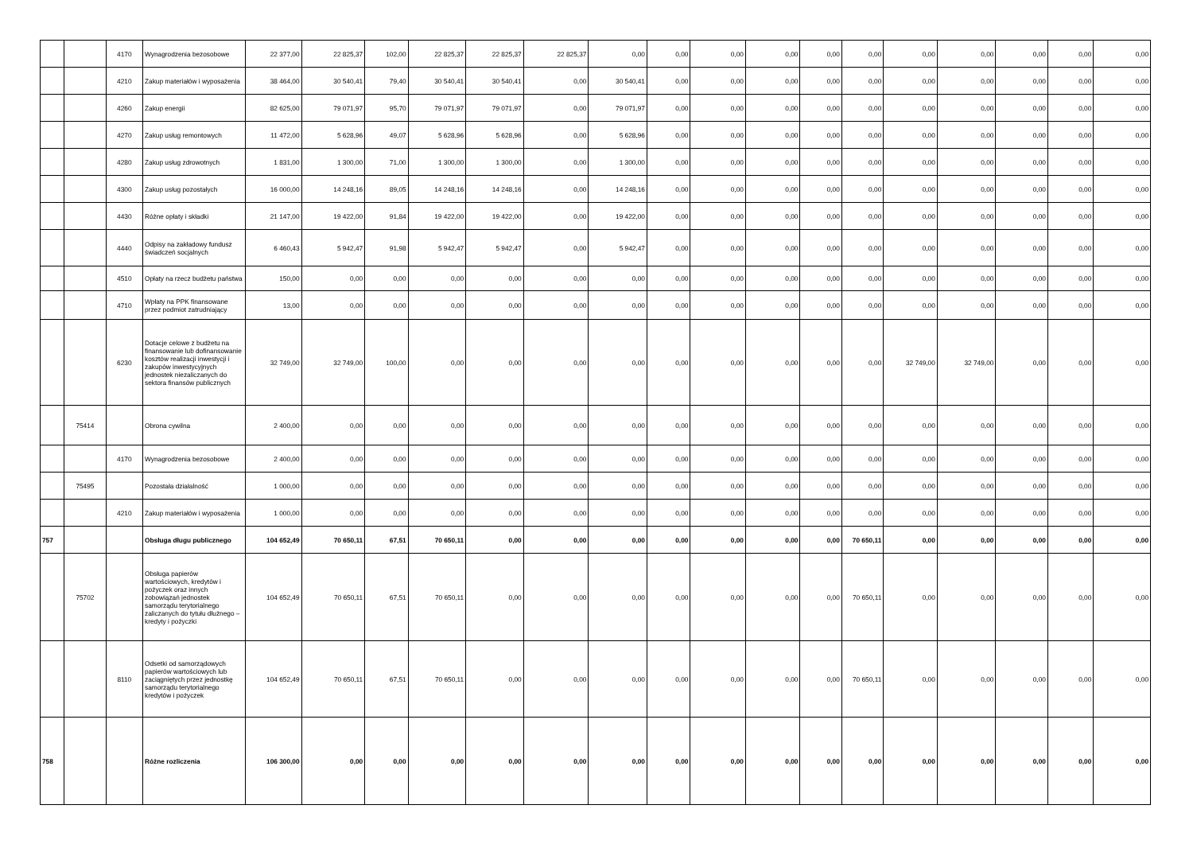| | | 4170 | Wynagrodzenia bezosobowe | 22 377,00 | 22 825,37 | 102,00 | 22 825,37 | 22 825,37 | 22 825,37 | 0,00 | 0,00 | 0,00 | 0,00 | 0,00 | 0,00 | 0,00 | 0,00 | 0,00 | 0,00 | 0,00 |
| | | 4210 | Zakup materiałów i wyposażenia | 38 464,00 | 30 540,41 | 79,40 | 30 540,41 | 30 540,41 | 0,00 | 30 540,41 | 0,00 | 0,00 | 0,00 | 0,00 | 0,00 | 0,00 | 0,00 | 0,00 | 0,00 | 0,00 |
| | | 4260 | Zakup energii | 82 625,00 | 79 071,97 | 95,70 | 79 071,97 | 79 071,97 | 0,00 | 79 071,97 | 0,00 | 0,00 | 0,00 | 0,00 | 0,00 | 0,00 | 0,00 | 0,00 | 0,00 | 0,00 |
| | | 4270 | Zakup usług remontowych | 11 472,00 | 5 628,96 | 49,07 | 5 628,96 | 5 628,96 | 0,00 | 5 628,96 | 0,00 | 0,00 | 0,00 | 0,00 | 0,00 | 0,00 | 0,00 | 0,00 | 0,00 | 0,00 |
| | | 4280 | Zakup usług zdrowotnych | 1 831,00 | 1 300,00 | 71,00 | 1 300,00 | 1 300,00 | 0,00 | 1 300,00 | 0,00 | 0,00 | 0,00 | 0,00 | 0,00 | 0,00 | 0,00 | 0,00 | 0,00 | 0,00 |
| | | 4300 | Zakup usług pozostałych | 16 000,00 | 14 248,16 | 89,05 | 14 248,16 | 14 248,16 | 0,00 | 14 248,16 | 0,00 | 0,00 | 0,00 | 0,00 | 0,00 | 0,00 | 0,00 | 0,00 | 0,00 | 0,00 |
| | | 4430 | Różne opłaty i składki | 21 147,00 | 19 422,00 | 91,84 | 19 422,00 | 19 422,00 | 0,00 | 19 422,00 | 0,00 | 0,00 | 0,00 | 0,00 | 0,00 | 0,00 | 0,00 | 0,00 | 0,00 | 0,00 |
| | | 4440 | Odpisy na zakładowy fundusz świadczeń socjalnych | 6 460,43 | 5 942,47 | 91,98 | 5 942,47 | 5 942,47 | 0,00 | 5 942,47 | 0,00 | 0,00 | 0,00 | 0,00 | 0,00 | 0,00 | 0,00 | 0,00 | 0,00 | 0,00 |
| | | 4510 | Opłaty na rzecz budżetu państwa | 150,00 | 0,00 | 0,00 | 0,00 | 0,00 | 0,00 | 0,00 | 0,00 | 0,00 | 0,00 | 0,00 | 0,00 | 0,00 | 0,00 | 0,00 | 0,00 | 0,00 |
| | | 4710 | Wpłaty na PPK finansowane przez podmiot zatrudniający | 13,00 | 0,00 | 0,00 | 0,00 | 0,00 | 0,00 | 0,00 | 0,00 | 0,00 | 0,00 | 0,00 | 0,00 | 0,00 | 0,00 | 0,00 | 0,00 | 0,00 |
| | | 6230 | Dotacje celowe z budżetu na finansowanie lub dofinansowanie kosztów realizacji inwestycji i zakupów inwestycyjnych jednostek niezaliczanych do sektora finansów publicznych | 32 749,00 | 32 749,00 | 100,00 | 0,00 | 0,00 | 0,00 | 0,00 | 0,00 | 0,00 | 0,00 | 0,00 | 0,00 | 32 749,00 | 32 749,00 | 0,00 | 0,00 | 0,00 |
| | 75414 | | Obrona cywilna | 2 400,00 | 0,00 | 0,00 | 0,00 | 0,00 | 0,00 | 0,00 | 0,00 | 0,00 | 0,00 | 0,00 | 0,00 | 0,00 | 0,00 | 0,00 | 0,00 | 0,00 |
| | | 4170 | Wynagrodzenia bezosobowe | 2 400,00 | 0,00 | 0,00 | 0,00 | 0,00 | 0,00 | 0,00 | 0,00 | 0,00 | 0,00 | 0,00 | 0,00 | 0,00 | 0,00 | 0,00 | 0,00 | 0,00 |
| | 75495 | | Pozostała działalność | 1 000,00 | 0,00 | 0,00 | 0,00 | 0,00 | 0,00 | 0,00 | 0,00 | 0,00 | 0,00 | 0,00 | 0,00 | 0,00 | 0,00 | 0,00 | 0,00 | 0,00 |
| | | 4210 | Zakup materiałów i wyposażenia | 1 000,00 | 0,00 | 0,00 | 0,00 | 0,00 | 0,00 | 0,00 | 0,00 | 0,00 | 0,00 | 0,00 | 0,00 | 0,00 | 0,00 | 0,00 | 0,00 | 0,00 |
| 757 | | | Obsługa długu publicznego | 104 652,49 | 70 650,11 | 67,51 | 70 650,11 | 0,00 | 0,00 | 0,00 | 0,00 | 0,00 | 0,00 | 0,00 | 70 650,11 | 0,00 | 0,00 | 0,00 | 0,00 | 0,00 |
| | 75702 | | Obsługa papierów wartościowych, kredytów i pożyczek oraz innych zobowiązań jednostek samorządu terytorialnego zaliczanych do tytułu dłużnego – kredyty i pożyczki | 104 652,49 | 70 650,11 | 67,51 | 70 650,11 | 0,00 | 0,00 | 0,00 | 0,00 | 0,00 | 0,00 | 0,00 | 70 650,11 | 0,00 | 0,00 | 0,00 | 0,00 | 0,00 |
| | | 8110 | Odsetki od samorządowych papierów wartościowych lub zaciągniętych przez jednostkę samorządu terytorialnego kredytów i pożyczek | 104 652,49 | 70 650,11 | 67,51 | 70 650,11 | 0,00 | 0,00 | 0,00 | 0,00 | 0,00 | 0,00 | 0,00 | 70 650,11 | 0,00 | 0,00 | 0,00 | 0,00 | 0,00 |
| 758 | | | Różne rozliczenia | 106 300,00 | 0,00 | 0,00 | 0,00 | 0,00 | 0,00 | 0,00 | 0,00 | 0,00 | 0,00 | 0,00 | 0,00 | 0,00 | 0,00 | 0,00 | 0,00 | 0,00 |